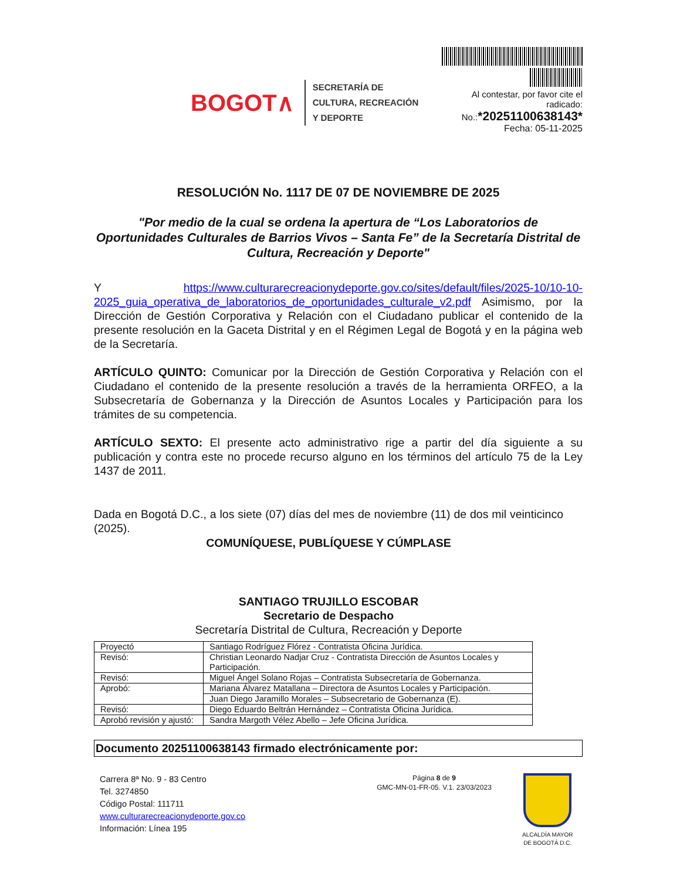BOGOT∧
SECRETARÍA DE
CULTURA, RECREACIÓN
Y DEPORTE
Al contestar, por favor cite el radicado:
No.:*20251100638143*
Fecha: 05-11-2025
RESOLUCIÓN No. 1117 DE 07 DE NOVIEMBRE DE 2025
"Por medio de la cual se ordena la apertura de “Los Laboratorios de Oportunidades Culturales de Barrios Vivos – Santa Fe” de la Secretaría Distrital de Cultura, Recreación y Deporte"
Y https://www.culturarecreacionydeporte.gov.co/sites/default/files/2025-10/10-10-2025_guia_operativa_de_laboratorios_de_oportunidades_culturale_v2.pdf Asimismo, por la Dirección de Gestión Corporativa y Relación con el Ciudadano publicar el contenido de la presente resolución en la Gaceta Distrital y en el Régimen Legal de Bogotá y en la página web de la Secretaría.
ARTÍCULO QUINTO: Comunicar por la Dirección de Gestión Corporativa y Relación con el Ciudadano el contenido de la presente resolución a través de la herramienta ORFEO, a la Subsecretaría de Gobernanza y la Dirección de Asuntos Locales y Participación para los trámites de su competencia.
ARTÍCULO SEXTO: El presente acto administrativo rige a partir del día siguiente a su publicación y contra este no procede recurso alguno en los términos del artículo 75 de la Ley 1437 de 2011.
Dada en Bogotá D.C., a los siete (07) días del mes de noviembre (11) de dos mil veinticinco (2025).
COMUNÍQUESE, PUBLÍQUESE Y CÚMPLASE
SANTIAGO TRUJILLO ESCOBAR
Secretario de Despacho
Secretaría Distrital de Cultura, Recreación y Deporte
| Proyectó | Santiago Rodríguez Flórez - Contratista Oficina Jurídica. |
| Revisó: | Christian Leonardo Nadjar Cruz - Contratista Dirección de Asuntos Locales y Participación. |
| Revisó: | Miguel Ángel Solano Rojas – Contratista Subsecretaría de Gobernanza. |
| Aprobó: | Mariana Álvarez Matallana – Directora de Asuntos Locales y Participación. |
| | Juan Diego Jaramillo Morales – Subsecretario de Gobernanza (E). |
| Revisó: | Diego Eduardo Beltrán Hernández – Contratista Oficina Jurídica. |
| Aprobó revisión y ajustó: | Sandra Margoth Vélez Abello – Jefe Oficina Jurídica. |
Documento 20251100638143 firmado electrónicamente por:
Carrera 8ª No. 9 - 83 Centro
Tel. 3274850
Código Postal: 111711
www.culturarecreacionydeporte.gov.co
Información: Línea 195
Página 8 de 9
GMC-MN-01-FR-05. V.1. 23/03/2023
ALCALDÍA MAYOR
DE BOGOTÁ D.C.